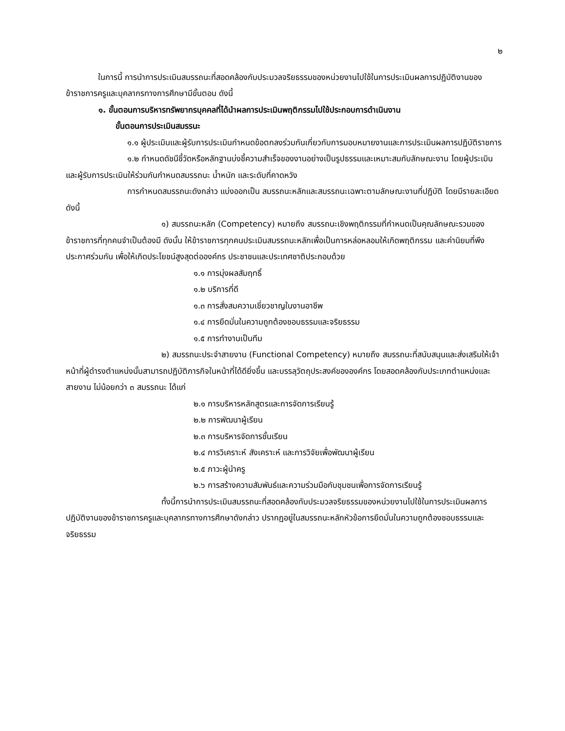๒
ในการนี้ การนำการประเมินสมรรถนะที่สอดคล้องกับประมวลจริยธรรมของหน่วยงานไปใช้ในการประเมินผลการปฏิบัติงานของข้าราชการครูและบุคลากรทางการศึกษามีขั้นตอน ดังนี้
๑. ขั้นตอนการบริหารทรัพยากรบุคคลที่ได้นำผลการประเมินพฤติกรรมไปใช้ประกอบการดำเนินงาน
ขั้นตอนการประเมินสมรรนะ
๑.๑ ผู้ประเมินและผู้รับการประเมินกำหนดข้อตกลงร่วมกันเกี่ยวกับการมอบหมายงานและการประเมินผลการปฏิบัติราชการ
๑.๒ กำหนดดัชนีชี้วัดหรือหลักฐานบ่งชี้ความสำเร็จของงานอย่างเป็นรูปธรรมและเหมาะสมกับลักษณะงาน โดยผู้ประเมินและผู้รับการประเมินให้ร่วมกันกำหนดสมรรถนะ น้ำหนัก และระดับที่คาดหวัง
การกำหนดสมรรถนะดังกล่าว แบ่งออกเป็น สมรรถนะหลักและสมรรถนะเฉพาะตามลักษณะงานที่ปฏิบัติ โดยมีรายละเอียดดังนี้
๑) สมรรถนะหลัก (Competency) หมายถึง สมรรถนะเชิงพฤติกรรมที่กำหนดเป็นคุณลักษณะรวมของข้าราชการที่ทุกคนจำเป็นต้องมี ดังนั้น ให้ข้าราชการทุกคนประเมินสมรรถนะหลักเพื่อเป็นการหล่อหลอมให้เกิดพฤติกรรม และค่านิยมที่พึงประกาศร่วมกัน เพื่อให้เกิดประโยชน์สูงสุดต่อองค์กร ประชาชนและประเทศชาติประกอบด้วย
๑.๑ การมุ่งผลสัมฤทธิ์
๑.๒ บริการที่ดี
๑.๓ การสั่งสมความเชี่ยวชาญในงานอาชีพ
๑.๔ การยึดมั่นในความถูกต้องชอบธรรมและจริยธรรม
๑.๕ การทำงานเป็นทีม
๒) สมรรถนะประจำสายงาน (Functional Competency) หมายถึง สมรรถนะที่สนับสนุนและส่งเสริมให้เจ้าหน้าที่ผู้ดำรงตำแหน่งนั้นสามารถปฏิบัติภารกิจในหน้าที่ได้ดียิ่งขึ้น และบรรลุวัตถุประสงค์ขององค์กร โดยสอดคล้องกับประเภทตำแหน่งและสายงาน ไม่น้อยกว่า ๓ สมรรถนะ ได้แก่
๒.๑ การบริหารหลักสูตรและการจัดการเรียนรู้
๒.๒ การพัฒนาผู้เรียน
๒.๓ การบริหารจัดการชั้นเรียน
๒.๔ การวิเคราะห์ สังเคราะห์ และการวิจัยเพื่อพัฒนาผู้เรียน
๒.๕ ภาวะผู้นำครู
๒.๖ การสร้างความสัมพันธ์และความร่วมมือกับชุมชนเพื่อการจัดการเรียนรู้
ทั้งนี้การนำการประเมินสมรรถนะที่สอดคล้องกับประมวลจริยธรรมของหน่วยงานไปใช้ในการประเมินผลการปฏิบัติงานของข้าราชการครูและบุคลากรทางการศึกษาดังกล่าว ปรากฏอยู่ในสมรรถนะหลักหัวข้อการยึดมั่นในความถูกต้องชอบธรรมและจริยธรรม